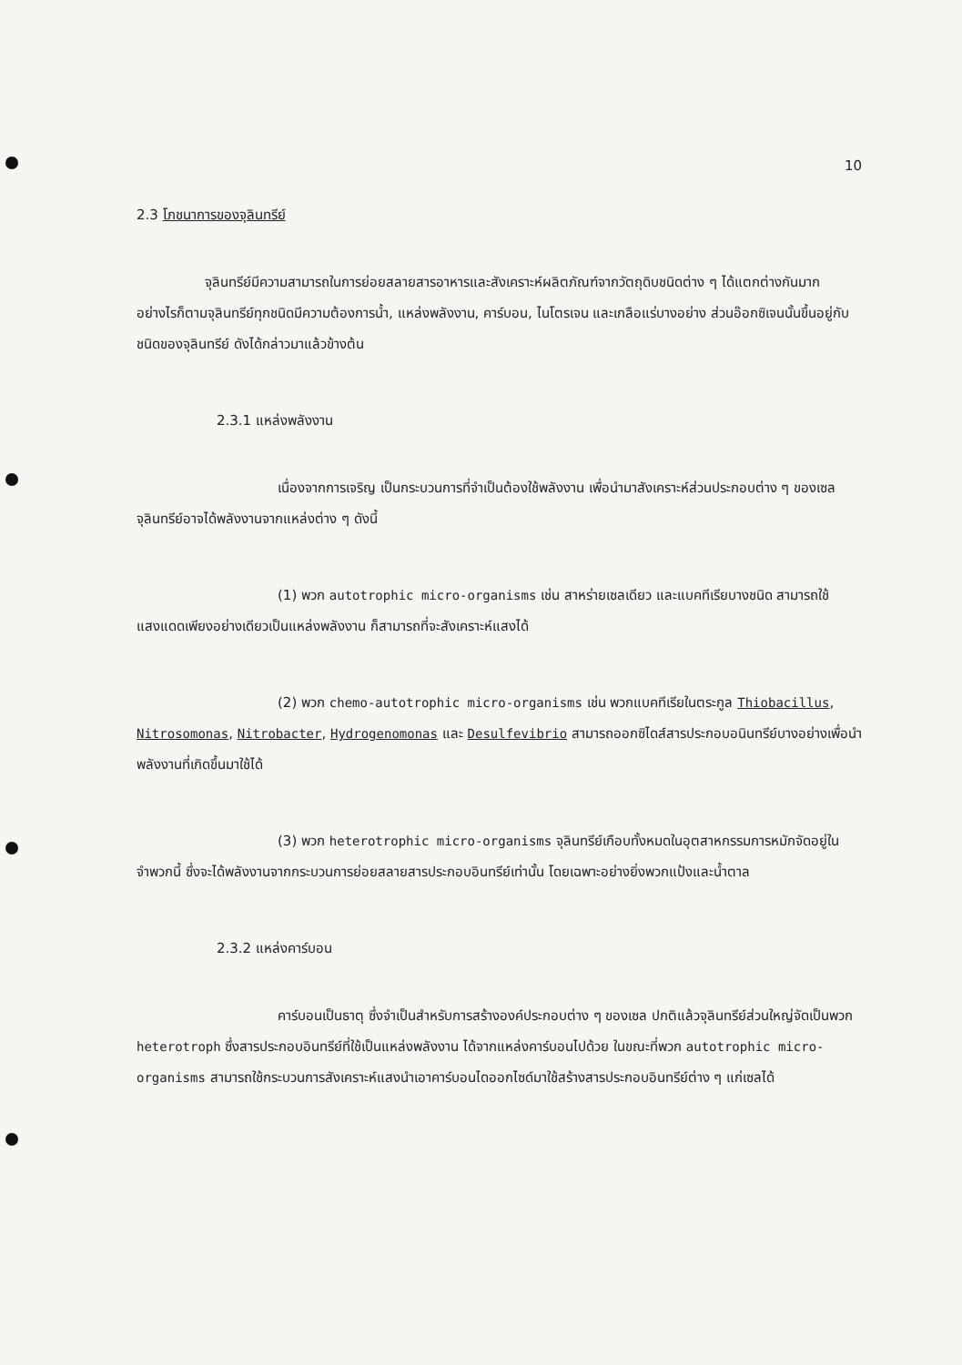10
2.3 โภชนาการของจุลินทรีย์
จุลินทรีย์มีความสามารถในการย่อยสลายสารอาหารและสังเคราะห์ผลิตภัณฑ์จากวัตถุดิบชนิดต่าง ๆ ได้แตกต่างกันมาก อย่างไรก็ตามจุลินทรีย์ทุกชนิดมีความต้องการน้ำ, แหล่งพลังงาน, คาร์บอน, ไนโตรเจน และเกลือแร่บางอย่าง ส่วนอ๊อกซิเจนนั้นขึ้นอยู่กับชนิดของจุลินทรีย์ ดังได้กล่าวมาแล้วข้างต้น
2.3.1 แหล่งพลังงาน
เนื่องจากการเจริญ เป็นกระบวนการที่จำเป็นต้องใช้พลังงาน เพื่อนำมาสังเคราะห์ส่วนประกอบต่าง ๆ ของเซล จุลินทรีย์อาจได้พลังงานจากแหล่งต่าง ๆ ดังนี้
(1) พวก autotrophic micro-organisms เช่น สาหร่ายเซลเดียว และแบคทีเรียบางชนิด สามารถใช้แสงแดดเพียงอย่างเดียวเป็นแหล่งพลังงาน ก็สามารถที่จะสังเคราะห์แสงได้
(2) พวก chemo-autotrophic micro-organisms เช่น พวกแบคทีเรียในตระกูล Thiobacillus, Nitrosomonas, Nitrobacter, Hydrogenomonas และ Desulfevibrio สามารถออกซิไดส์สารประกอบอนินทรีย์บางอย่างเพื่อนำพลังงานที่เกิดขึ้นมาใช้ได้
(3) พวก heterotrophic micro-organisms จุลินทรีย์เกือบทั้งหมดในอุตสาหกรรมการหมักจัดอยู่ในจำพวกนี้ ซึ่งจะได้พลังงานจากกระบวนการย่อยสลายสารประกอบอินทรีย์เท่านั้น โดยเฉพาะอย่างยิ่งพวกแป้งและน้ำตาล
2.3.2 แหล่งคาร์บอน
คาร์บอนเป็นธาตุ ซึ่งจำเป็นสำหรับการสร้างองค์ประกอบต่าง ๆ ของเซล ปกติแล้วจุลินทรีย์ส่วนใหญ่จัดเป็นพวก heterotroph ซึ่งสารประกอบอินทรีย์ที่ใช้เป็นแหล่งพลังงาน ได้จากแหล่งคาร์บอนไปด้วย ในขณะที่พวก autotrophic micro-organisms สามารถใช้กระบวนการสังเคราะห์แสงนำเอาคาร์บอนไดออกไซด์มาใช้สร้างสารประกอบอินทรีย์ต่าง ๆ แก่เซลได้